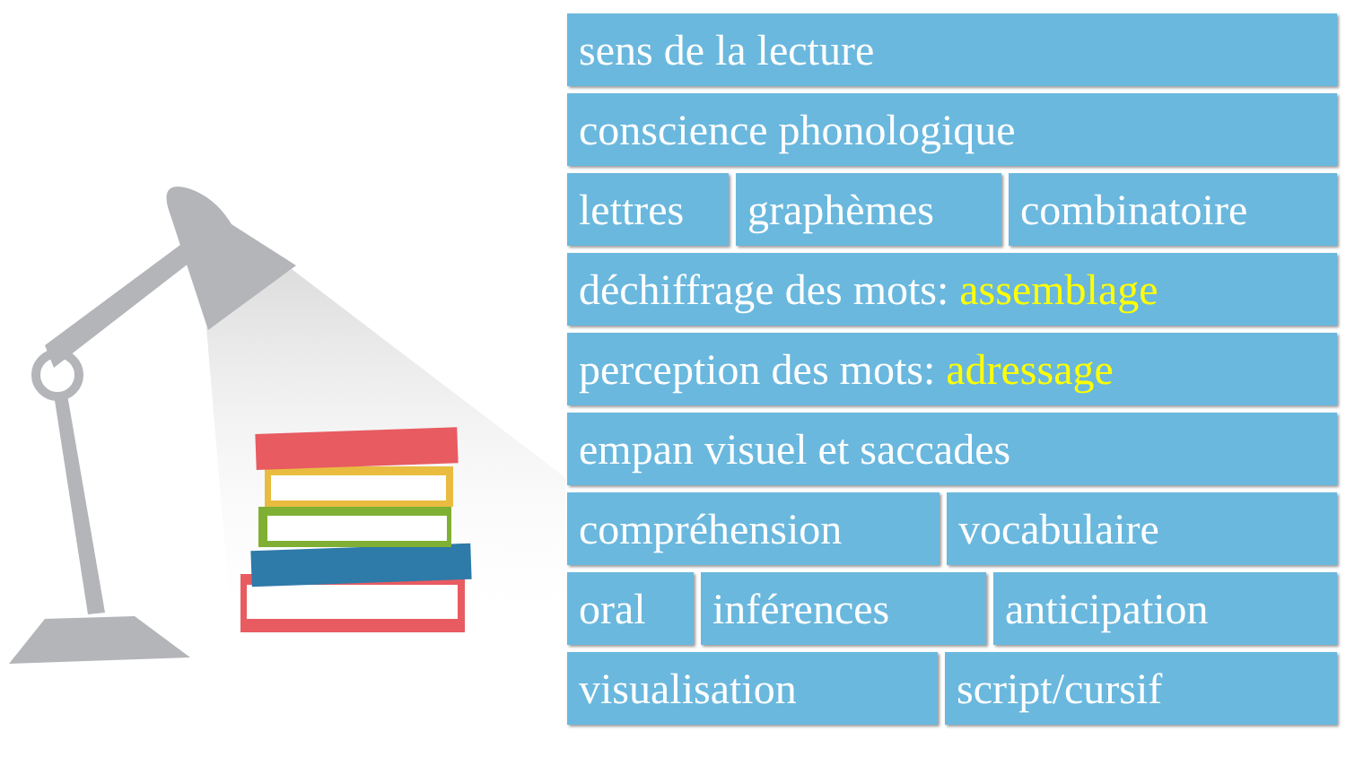sens de la lecture
conscience phonologique
lettres graphèmes combinatoire
déchiffrage des mots: assemblage
perception des mots: adressage
empan visuel et saccades
compréhension vocabulaire
oral inférences anticipation
visualisation script/cursif